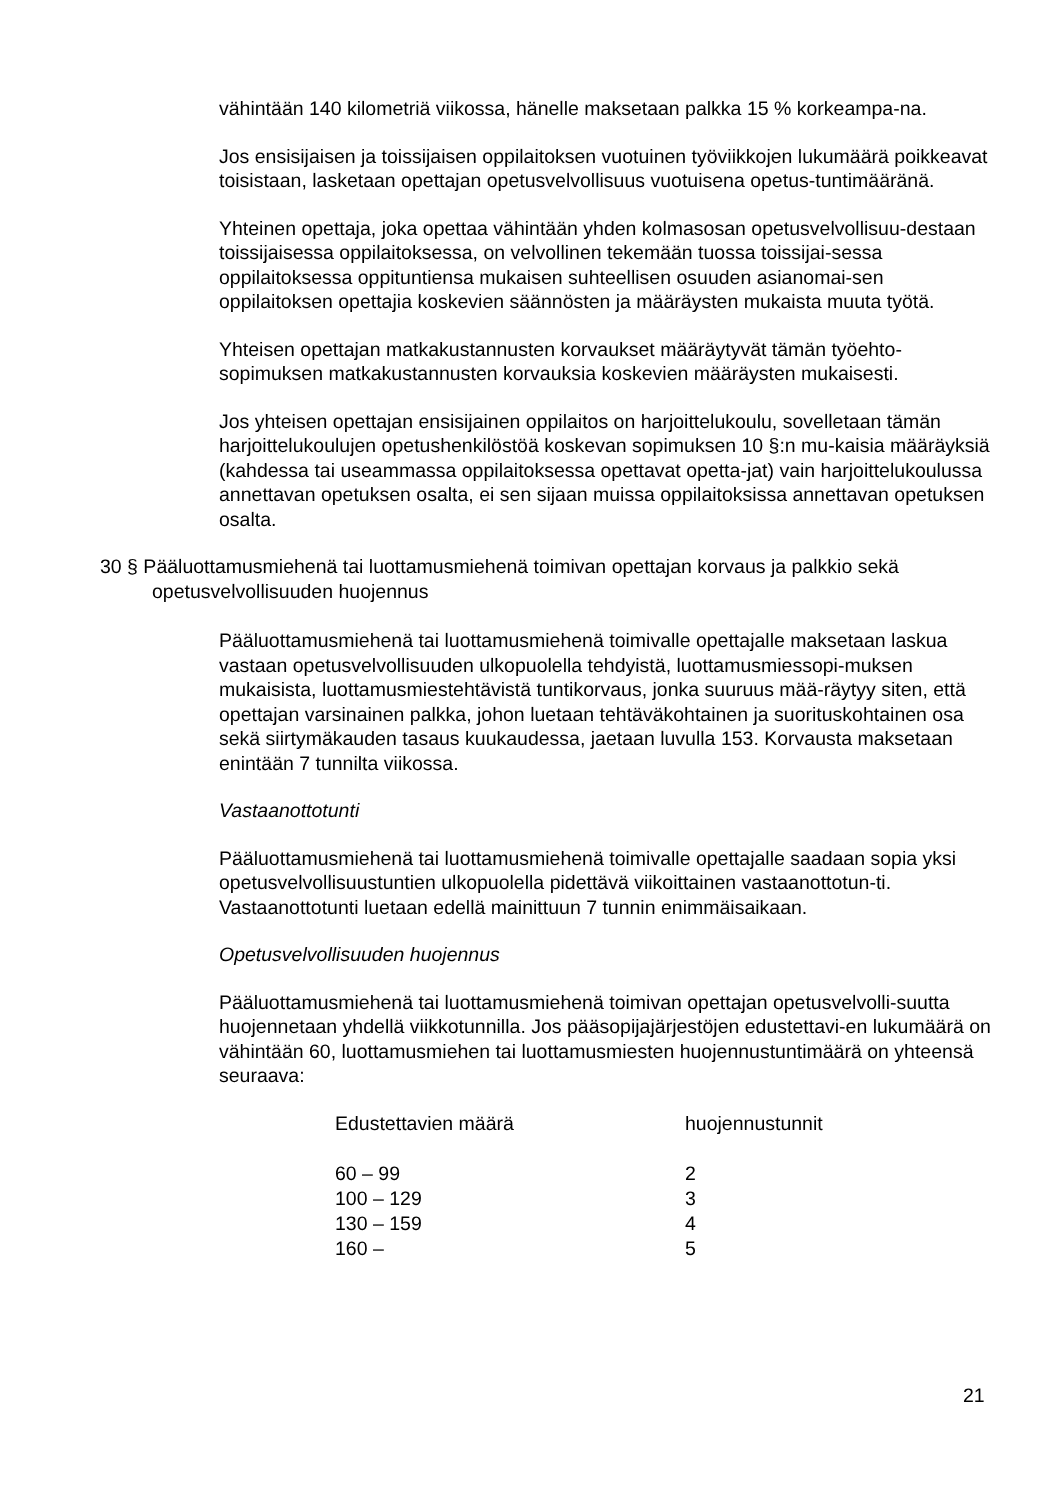vähintään 140 kilometriä viikossa, hänelle maksetaan palkka 15 % korkeampa-na.
Jos ensisijaisen ja toissijaisen oppilaitoksen vuotuinen työviikkojen lukumäärä poikkeavat toisistaan, lasketaan opettajan opetusvelvollisuus vuotuisena opetus-tuntimääränä.
Yhteinen opettaja, joka opettaa vähintään yhden kolmasosan opetusvelvollisuu-destaan toissijaisessa oppilaitoksessa, on velvollinen tekemään tuossa toissijai-sessa oppilaitoksessa oppituntiensa mukaisen suhteellisen osuuden asianomai-sen oppilaitoksen opettajia koskevien säännösten ja määräysten mukaista muuta työtä.
Yhteisen opettajan matkakustannusten korvaukset määräytyvät tämän työehto-sopimuksen matkakustannusten korvauksia koskevien määräysten mukaisesti.
Jos yhteisen opettajan ensisijainen oppilaitos on harjoittelukoulu, sovelletaan tämän harjoittelukoulujen opetushenkilöstöä koskevan sopimuksen 10 §:n mu-kaisia määräyksiä (kahdessa tai useammassa oppilaitoksessa opettavat opetta-jat) vain harjoittelukoulussa annettavan opetuksen osalta, ei sen sijaan muissa oppilaitoksissa annettavan opetuksen osalta.
30 § Pääluottamusmiehenä tai luottamusmiehenä toimivan opettajan korvaus ja palkkio sekä opetusvelvollisuuden huojennus
Pääluottamusmiehenä tai luottamusmiehenä toimivalle opettajalle maksetaan laskua vastaan opetusvelvollisuuden ulkopuolella tehdyistä, luottamusmiessopi-muksen mukaisista, luottamusmiestehtävistä tuntikorvaus, jonka suuruus mää-räytyy siten, että opettajan varsinainen palkka, johon luetaan tehtäväkohtainen ja suorituskohtainen osa sekä siirtymäkauden tasaus kuukaudessa, jaetaan luvulla 153. Korvausta maksetaan enintään 7 tunnilta viikossa.
Vastaanottotunti
Pääluottamusmiehenä tai luottamusmiehenä toimivalle opettajalle saadaan sopia yksi opetusvelvollisuustuntien ulkopuolella pidettävä viikoittainen vastaanottotun-ti. Vastaanottotunti luetaan edellä mainittuun 7 tunnin enimmäisaikaan.
Opetusvelvollisuuden huojennus
Pääluottamusmiehenä tai luottamusmiehenä toimivan opettajan opetusvelvolli-suutta huojennetaan yhdellä viikkotunnilla. Jos pääsopijajärjestöjen edustettavi-en lukumäärä on vähintään 60, luottamusmiehen tai luottamusmiesten huojennustuntimäärä on yhteensä seuraava:
| Edustettavien määrä | huojennustunnit |
| --- | --- |
| 60 – 99 | 2 |
| 100 – 129 | 3 |
| 130 – 159 | 4 |
| 160 – | 5 |
21